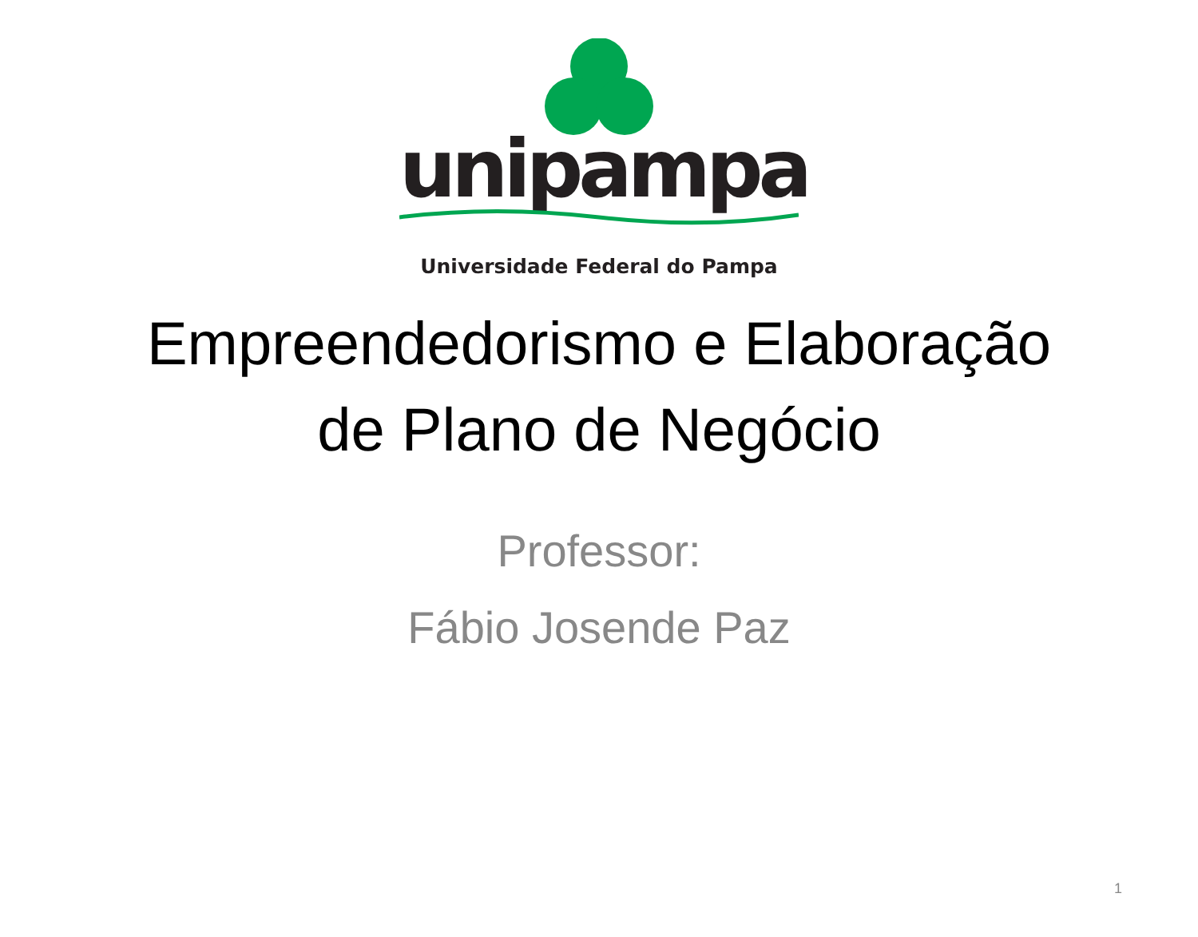unipampa
Universidade Federal do Pampa
Empreendedorismo e Elaboração
de Plano de Negócio
Professor:
Fábio Josende Paz
1